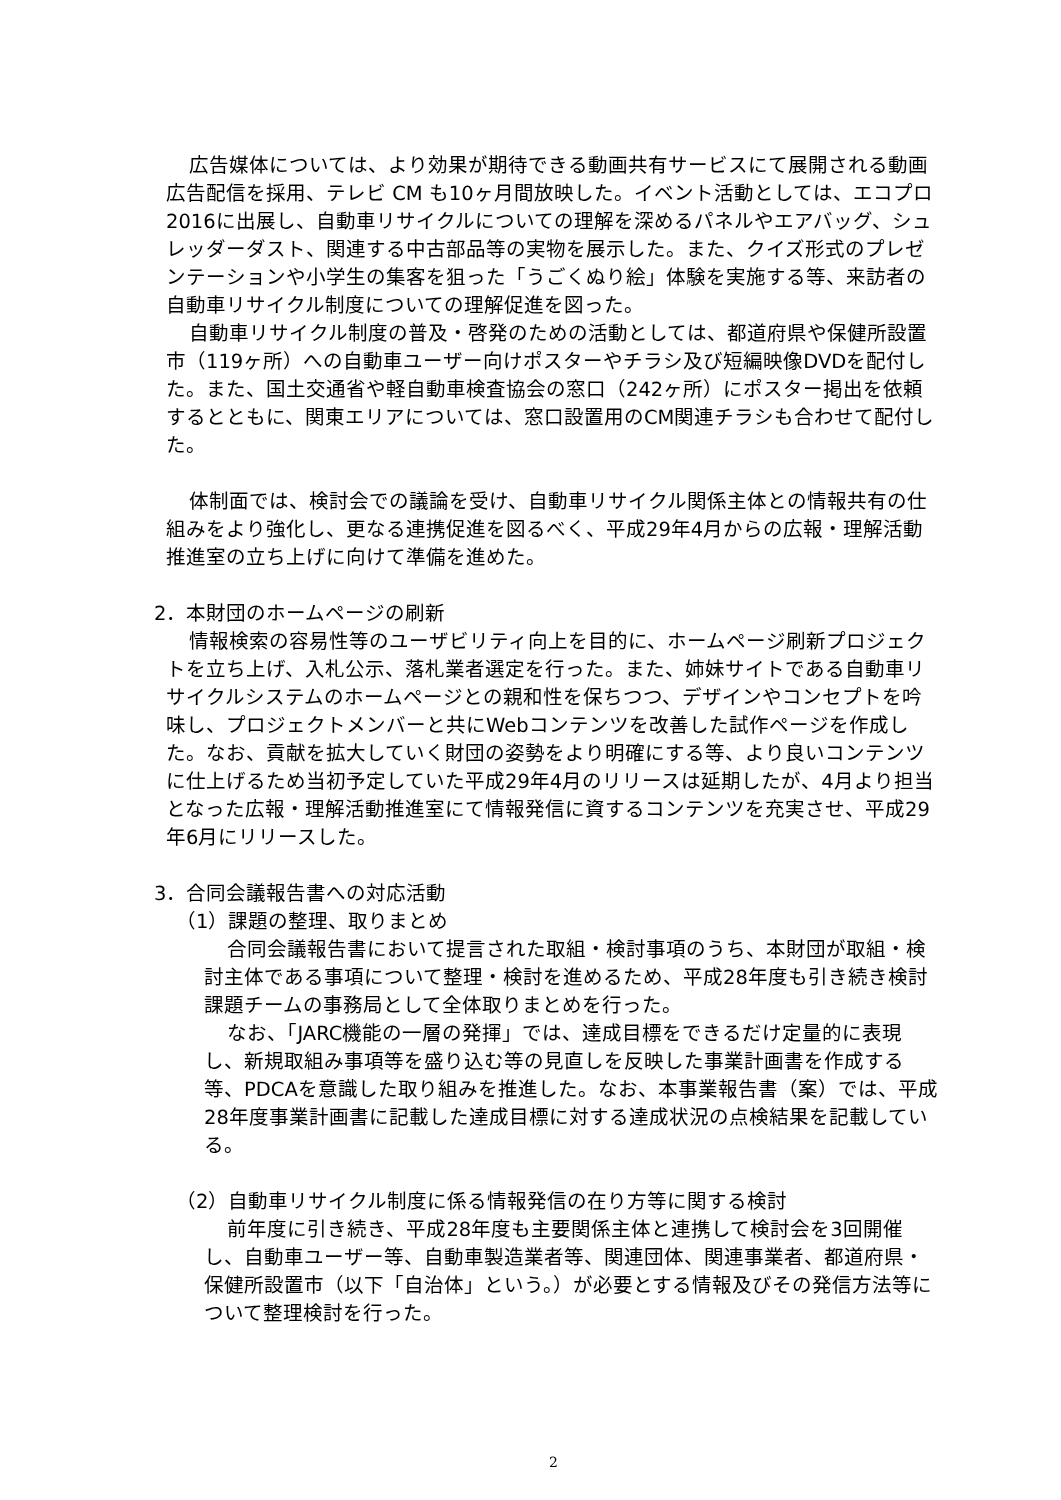広告媒体については、より効果が期待できる動画共有サービスにて展開される動画広告配信を採用、テレビ CM も10ヶ月間放映した。イベント活動としては、エコプロ2016に出展し、自動車リサイクルについての理解を深めるパネルやエアバッグ、シュレッダーダスト、関連する中古部品等の実物を展示した。また、クイズ形式のプレゼンテーションや小学生の集客を狙った「うごくぬり絵」体験を実施する等、来訪者の自動車リサイクル制度についての理解促進を図った。
自動車リサイクル制度の普及・啓発のための活動としては、都道府県や保健所設置市（119ヶ所）への自動車ユーザー向けポスターやチラシ及び短編映像DVDを配付した。また、国土交通省や軽自動車検査協会の窓口（242ヶ所）にポスター掲出を依頼するとともに、関東エリアについては、窓口設置用のCM関連チラシも合わせて配付した。
体制面では、検討会での議論を受け、自動車リサイクル関係主体との情報共有の仕組みをより強化し、更なる連携促進を図るべく、平成29年4月からの広報・理解活動推進室の立ち上げに向けて準備を進めた。
2．本財団のホームページの刷新
情報検索の容易性等のユーザビリティ向上を目的に、ホームページ刷新プロジェクトを立ち上げ、入札公示、落札業者選定を行った。また、姉妹サイトである自動車リサイクルシステムのホームページとの親和性を保ちつつ、デザインやコンセプトを吟味し、プロジェクトメンバーと共にWebコンテンツを改善した試作ページを作成した。なお、貢献を拡大していく財団の姿勢をより明確にする等、より良いコンテンツに仕上げるため当初予定していた平成29年4月のリリースは延期したが、4月より担当となった広報・理解活動推進室にて情報発信に資するコンテンツを充実させ、平成29年6月にリリースした。
3．合同会議報告書への対応活動
（1）課題の整理、取りまとめ
合同会議報告書において提言された取組・検討事項のうち、本財団が取組・検討主体である事項について整理・検討を進めるため、平成28年度も引き続き検討課題チームの事務局として全体取りまとめを行った。
なお、「JARC機能の一層の発揮」では、達成目標をできるだけ定量的に表現し、新規取組み事項等を盛り込む等の見直しを反映した事業計画書を作成する等、PDCAを意識した取り組みを推進した。なお、本事業報告書（案）では、平成28年度事業計画書に記載した達成目標に対する達成状況の点検結果を記載している。
（2）自動車リサイクル制度に係る情報発信の在り方等に関する検討
前年度に引き続き、平成28年度も主要関係主体と連携して検討会を3回開催し、自動車ユーザー等、自動車製造業者等、関連団体、関連事業者、都道府県・保健所設置市（以下「自治体」という。）が必要とする情報及びその発信方法等について整理検討を行った。
2